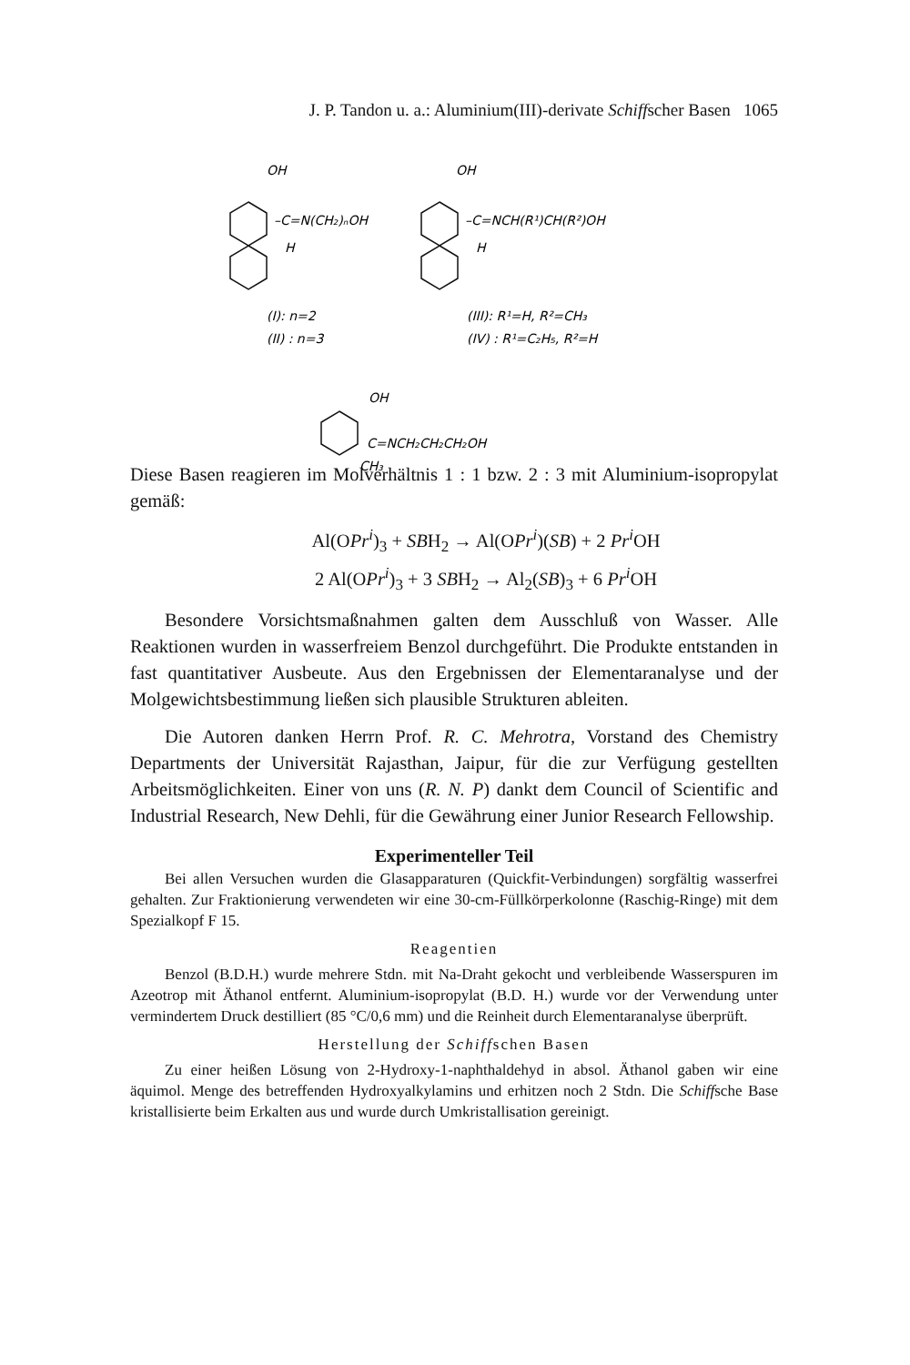J. P. Tandon u. a.: Aluminium(III)-derivate Schiffscher Basen 1065
OH
–C=N(CH₂)ₙOH
H
OH
–C=NCH(R¹)CH(R²)OH
H
(I): n=2
(II) : n=3
(III): R¹=H, R²=CH₃
(IV) : R¹=C₂H₅, R²=H
OH
C=NCH₂CH₂CH₂OH
CH₃
Diese Basen reagieren im Molverhältnis 1 : 1 bzw. 2 : 3 mit Aluminium-isopropylat gemäß:
Al(OPr<sup>i</sup>)<sub>3</sub> + SBH<sub>2</sub> → Al(OPr<sup>i</sup>)(SB) + 2 Pr<sup>i</sup> OH
2 Al(OPr<sup>i</sup>)<sub>3</sub> + 3 SBH<sub>2</sub> → Al<sub>2</sub>(SB)<sub>3</sub> + 6 Pr<sup>i</sup> OH
Besondere Vorsichtsmaßnahmen galten dem Ausschluß von Wasser. Alle Reaktionen wurden in wasserfreiem Benzol durchgeführt. Die Produkte entstanden in fast quantitativer Ausbeute. Aus den Ergebnissen der Elementaranalyse und der Molgewichtsbestimmung ließen sich plausible Strukturen ableiten.
Die Autoren danken Herrn Prof. R. C. Mehrotra, Vorstand des Chemistry Departments der Universität Rajasthan, Jaipur, für die zur Verfügung gestellten Arbeitsmöglichkeiten. Einer von uns (R. N. P) dankt dem Council of Scientific and Industrial Research, New Dehli, für die Gewährung einer Junior Research Fellowship.
Experimenteller Teil
Bei allen Versuchen wurden die Glasapparaturen (Quickfit-Verbindungen) sorgfältig wasserfrei gehalten. Zur Fraktionierung verwendeten wir eine 30-cm-Füllkörperkolonne (Raschig-Ringe) mit dem Spezialkopf F 15.
Reagentien
Benzol (B.D.H.) wurde mehrere Stdn. mit Na-Draht gekocht und verbleibende Wasserspuren im Azeotrop mit Äthanol entfernt. Aluminium-isopropylat (B.D. H.) wurde vor der Verwendung unter vermindertem Druck destilliert (85 °C/0,6 mm) und die Reinheit durch Elementaranalyse überprüft.
Herstellung der Schiffschen Basen
Zu einer heißen Lösung von 2-Hydroxy-1-naphthaldehyd in absol. Äthanol gaben wir eine äquimol. Menge des betreffenden Hydroxyalkylamins und erhitzen noch 2 Stdn. Die Schiffsche Base kristallisierte beim Erkalten aus und wurde durch Umkristallisation gereinigt.